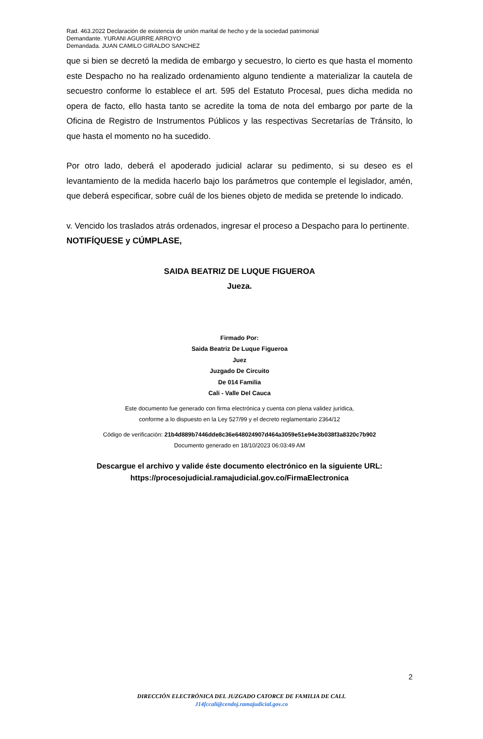Rad. 463.2022 Declaración de existencia de unión marital de hecho y de la sociedad patrimonial
Demandante. YURANI AGUIRRE ARROYO
Demandada. JUAN CAMILO GIRALDO SANCHEZ
que si bien se decretó la medida de embargo y secuestro, lo cierto es que hasta el momento este Despacho no ha realizado ordenamiento alguno tendiente a materializar la cautela de secuestro conforme lo establece el art. 595 del Estatuto Procesal, pues dicha medida no opera de facto, ello hasta tanto se acredite la toma de nota del embargo por parte de la Oficina de Registro de Instrumentos Públicos y las respectivas Secretarías de Tránsito, lo que hasta el momento no ha sucedido.
Por otro lado, deberá el apoderado judicial aclarar su pedimento, si su deseo es el levantamiento de la medida hacerlo bajo los parámetros que contemple el legislador, amén, que deberá especificar, sobre cuál de los bienes objeto de medida se pretende lo indicado.
v. Vencido los traslados atrás ordenados, ingresar el proceso a Despacho para lo pertinente.
NOTIFÍQUESE y CÚMPLASE,
SAIDA BEATRIZ DE LUQUE FIGUEROA
Jueza.
Firmado Por:
Saida Beatriz De Luque Figueroa
Juez
Juzgado De Circuito
De 014 Familia
Cali - Valle Del Cauca
Este documento fue generado con firma electrónica y cuenta con plena validez jurídica,
conforme a lo dispuesto en la Ley 527/99 y el decreto reglamentario 2364/12
Código de verificación: 21b4d889b7446dde8c36e648024907d464a3059e51e94e3b038f3a8320c7b902
Documento generado en 18/10/2023 06:03:49 AM
Descargue el archivo y valide éste documento electrónico en la siguiente URL:
https://procesojudicial.ramajudicial.gov.co/FirmaElectronica
2
DIRECCIÓN ELECTRÓNICA DEL JUZGADO CATORCE DE FAMILIA DE CALI.
J14fccali@cendoj.ramajudicial.gov.co